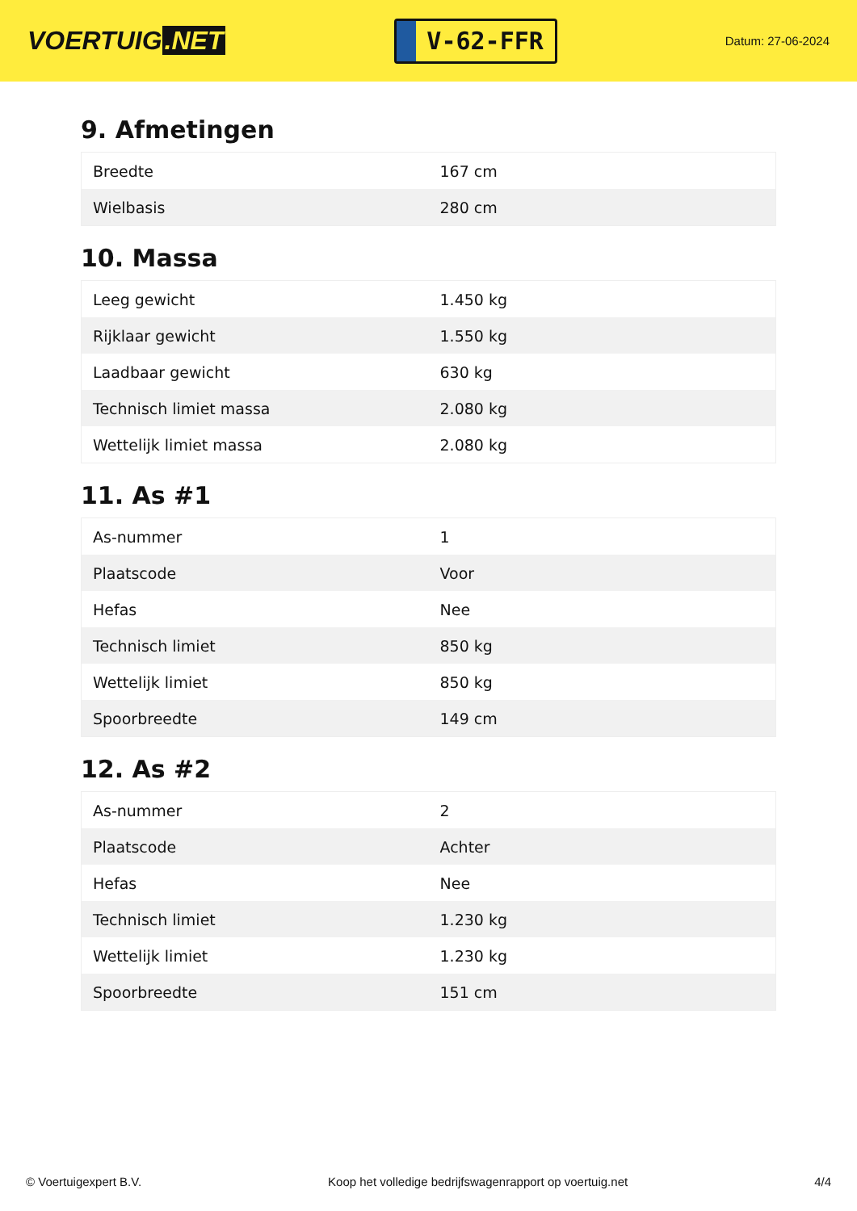VOERTUIG.NET
V-62-FFR
Datum: 27-06-2024
9. Afmetingen
| Breedte | 167 cm |
| Wielbasis | 280 cm |
10. Massa
| Leeg gewicht | 1.450 kg |
| Rijklaar gewicht | 1.550 kg |
| Laadbaar gewicht | 630 kg |
| Technisch limiet massa | 2.080 kg |
| Wettelijk limiet massa | 2.080 kg |
11. As #1
| As-nummer | 1 |
| Plaatscode | Voor |
| Hefas | Nee |
| Technisch limiet | 850 kg |
| Wettelijk limiet | 850 kg |
| Spoorbreedte | 149 cm |
12. As #2
| As-nummer | 2 |
| Plaatscode | Achter |
| Hefas | Nee |
| Technisch limiet | 1.230 kg |
| Wettelijk limiet | 1.230 kg |
| Spoorbreedte | 151 cm |
© Voertuigexpert B.V. Koop het volledige bedrijfswagenrapport op voertuig.net 4/4